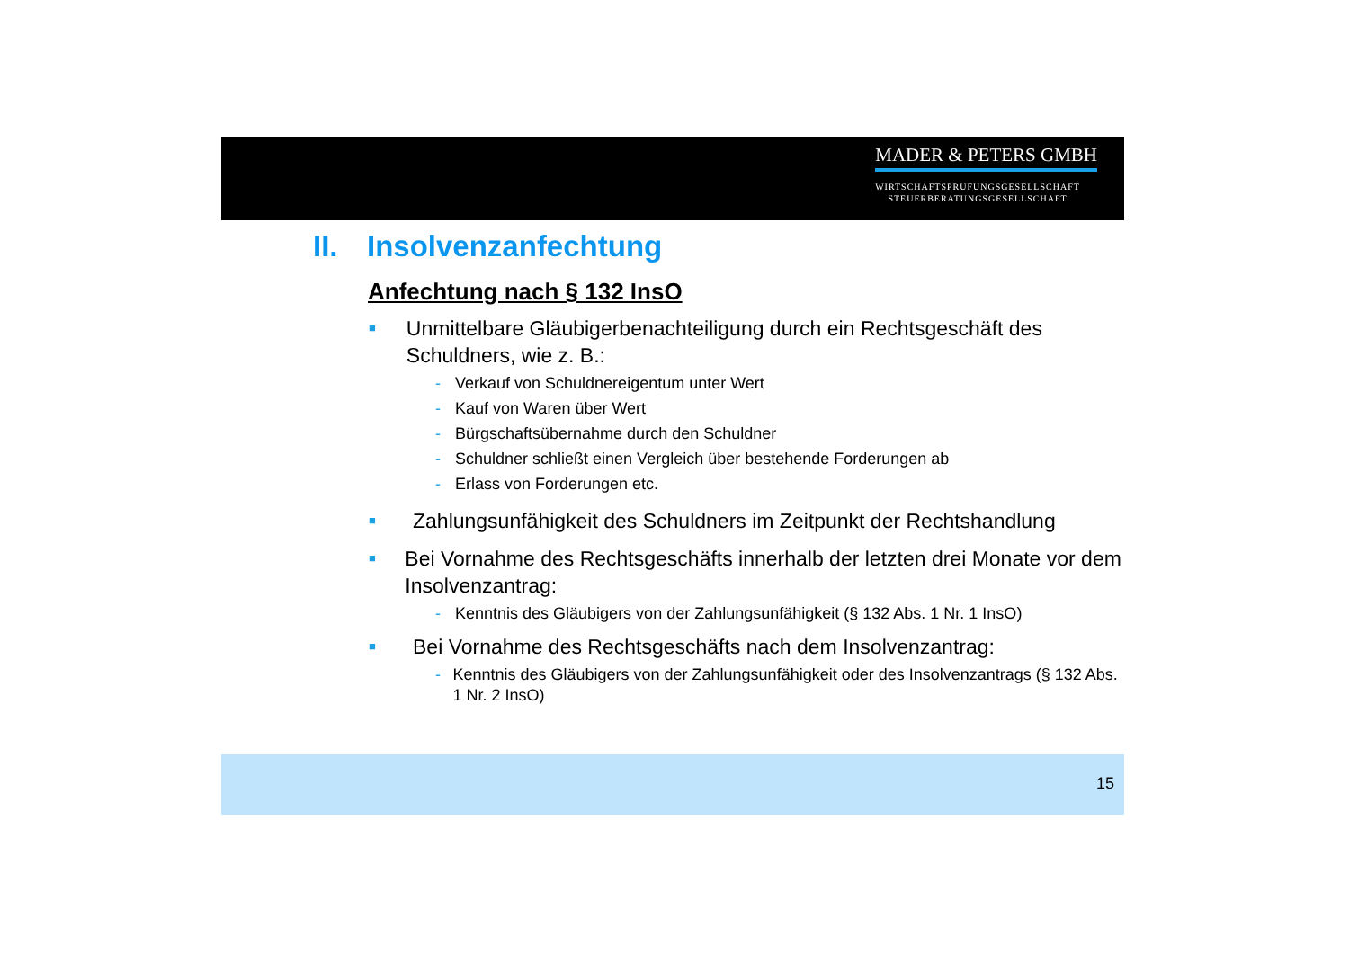MADER & PETERS GMBH
WIRTSCHAFTSPRÜFUNGSGESELLSCHAFT
STEUERBERATUNGSGESELLSCHAFT
II. Insolvenzanfechtung
Anfechtung nach § 132 InsO
■
Unmittelbare Gläubigerbenachteiligung durch ein Rechtsgeschäft des Schuldners, wie z. B.:
- Verkauf von Schuldnereigentum unter Wert
- Kauf von Waren über Wert
- Bürgschaftsübernahme durch den Schuldner
- Schuldner schließt einen Vergleich über bestehende Forderungen ab
- Erlass von Forderungen etc.
■
Zahlungsunfähigkeit des Schuldners im Zeitpunkt der Rechtshandlung
■
Bei Vornahme des Rechtsgeschäfts innerhalb der letzten drei Monate vor dem Insolvenzantrag:
- Kenntnis des Gläubigers von der Zahlungsunfähigkeit (§ 132 Abs. 1 Nr. 1 InsO)
■
Bei Vornahme des Rechtsgeschäfts nach dem Insolvenzantrag:
- Kenntnis des Gläubigers von der Zahlungsunfähigkeit oder des Insolvenzantrags (§ 132 Abs. 1 Nr. 2 InsO)
15